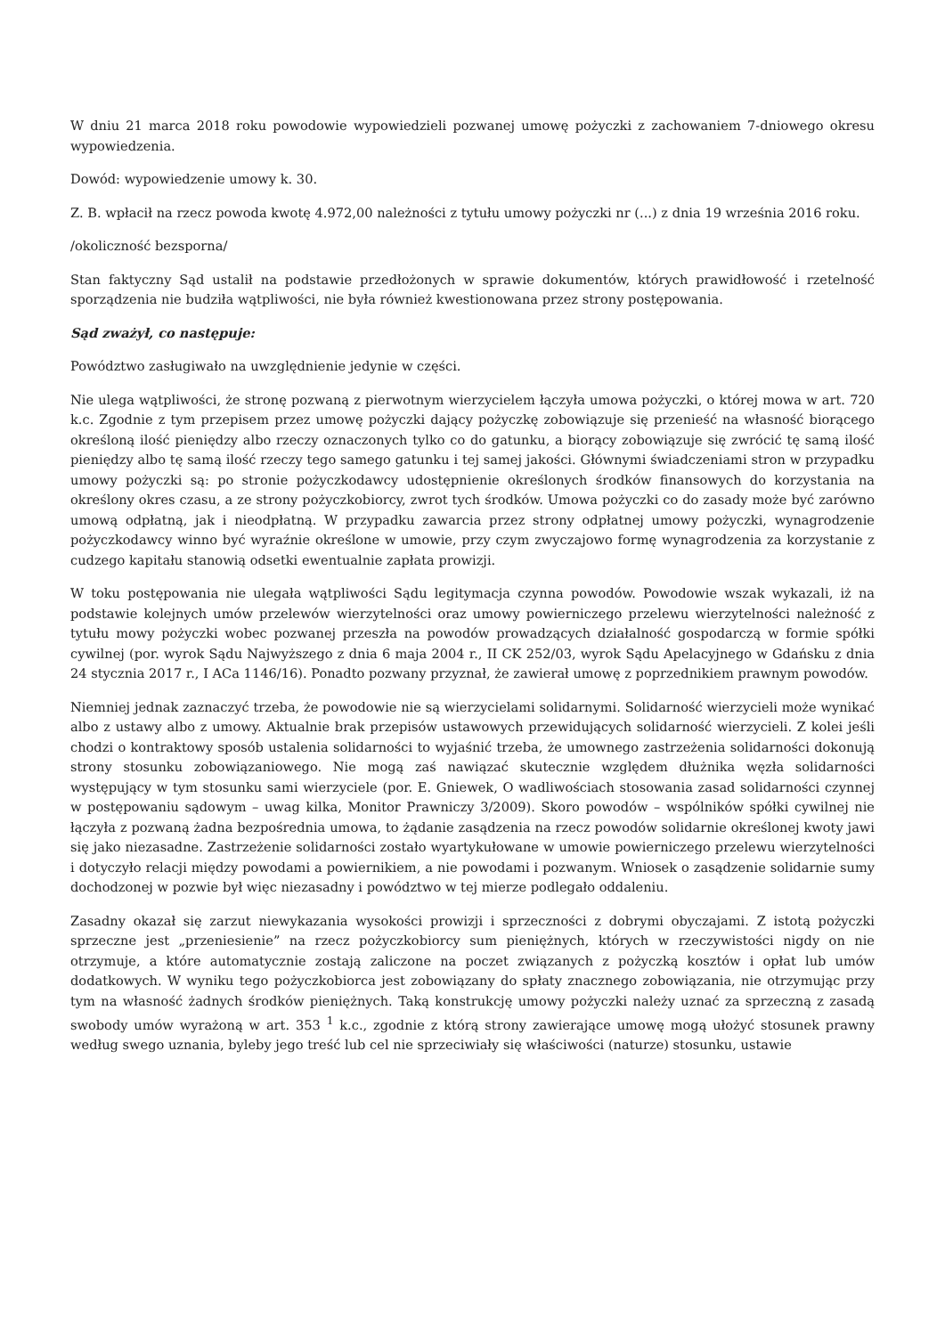W dniu 21 marca 2018 roku powodowie wypowiedzieli pozwanej umowę pożyczki z zachowaniem 7-dniowego okresu wypowiedzenia.
Dowód: wypowiedzenie umowy k. 30.
Z. B. wpłacił na rzecz powoda kwotę 4.972,00 należności z tytułu umowy pożyczki nr (...) z dnia 19 września 2016 roku.
/okoliczność bezsporna/
Stan faktyczny Sąd ustalił na podstawie przedłożonych w sprawie dokumentów, których prawidłowość i rzetelność sporządzenia nie budziła wątpliwości, nie była również kwestionowana przez strony postępowania.
Sąd zważył, co następuje:
Powództwo zasługiwało na uwzględnienie jedynie w części.
Nie ulega wątpliwości, że stronę pozwaną z pierwotnym wierzycielem łączyła umowa pożyczki, o której mowa w art. 720 k.c. Zgodnie z tym przepisem przez umowę pożyczki dający pożyczkę zobowiązuje się przenieść na własność biorącego określoną ilość pieniędzy albo rzeczy oznaczonych tylko co do gatunku, a biorący zobowiązuje się zwrócić tę samą ilość pieniędzy albo tę samą ilość rzeczy tego samego gatunku i tej samej jakości. Głównymi świadczeniami stron w przypadku umowy pożyczki są: po stronie pożyczkodawcy udostępnienie określonych środków finansowych do korzystania na określony okres czasu, a ze strony pożyczkobiorcy, zwrot tych środków. Umowa pożyczki co do zasady może być zarówno umową odpłatną, jak i nieodpłatną. W przypadku zawarcia przez strony odpłatnej umowy pożyczki, wynagrodzenie pożyczkodawcy winno być wyraźnie określone w umowie, przy czym zwyczajowo formę wynagrodzenia za korzystanie z cudzego kapitału stanowią odsetki ewentualnie zapłata prowizji.
W toku postępowania nie ulegała wątpliwości Sądu legitymacja czynna powodów. Powodowie wszak wykazali, iż na podstawie kolejnych umów przelewów wierzytelności oraz umowy powierniczego przelewu wierzytelności należność z tytułu mowy pożyczki wobec pozwanej przeszła na powodów prowadzących działalność gospodarczą w formie spółki cywilnej (por. wyrok Sądu Najwyższego z dnia 6 maja 2004 r., II CK 252/03, wyrok Sądu Apelacyjnego w Gdańsku z dnia 24 stycznia 2017 r., I ACa 1146/16). Ponadto pozwany przyznał, że zawierał umowę z poprzednikiem prawnym powodów.
Niemniej jednak zaznaczyć trzeba, że powodowie nie są wierzycielami solidarnymi. Solidarność wierzycieli może wynikać albo z ustawy albo z umowy. Aktualnie brak przepisów ustawowych przewidujących solidarność wierzycieli. Z kolei jeśli chodzi o kontraktowy sposób ustalenia solidarności to wyjaśnić trzeba, że umownego zastrzeżenia solidarności dokonują strony stosunku zobowiązaniowego. Nie mogą zaś nawiązać skutecznie względem dłużnika węzła solidarności występujący w tym stosunku sami wierzyciele (por. E. Gniewek, O wadliwościach stosowania zasad solidarności czynnej w postępowaniu sądowym – uwag kilka, Monitor Prawniczy 3/2009). Skoro powodów – wspólników spółki cywilnej nie łączyła z pozwaną żadna bezpośrednia umowa, to żądanie zasądzenia na rzecz powodów solidarnie określonej kwoty jawi się jako niezasadne. Zastrzeżenie solidarności zostało wyartykułowane w umowie powierniczego przelewu wierzytelności i dotyczyło relacji między powodami a powiernikiem, a nie powodami i pozwanym. Wniosek o zasądzenie solidarnie sumy dochodzonej w pozwie był więc niezasadny i powództwo w tej mierze podlegało oddaleniu.
Zasadny okazał się zarzut niewykazania wysokości prowizji i sprzeczności z dobrymi obyczajami. Z istotą pożyczki sprzeczne jest „przeniesienie” na rzecz pożyczkobiorcy sum pieniężnych, których w rzeczywistości nigdy on nie otrzymuje, a które automatycznie zostają zaliczone na poczet związanych z pożyczką kosztów i opłat lub umów dodatkowych. W wyniku tego pożyczkobiorca jest zobowiązany do spłaty znacznego zobowiązania, nie otrzymując przy tym na własność żadnych środków pieniężnych. Taką konstrukcję umowy pożyczki należy uznać za sprzeczną z zasadą swobody umów wyrażoną w art. 353 <sup>1</sup> k.c., zgodnie z którą strony zawierające umowę mogą ułożyć stosunek prawny według swego uznania, byleby jego treść lub cel nie sprzeciwiały się właściwości (naturze) stosunku, ustawie